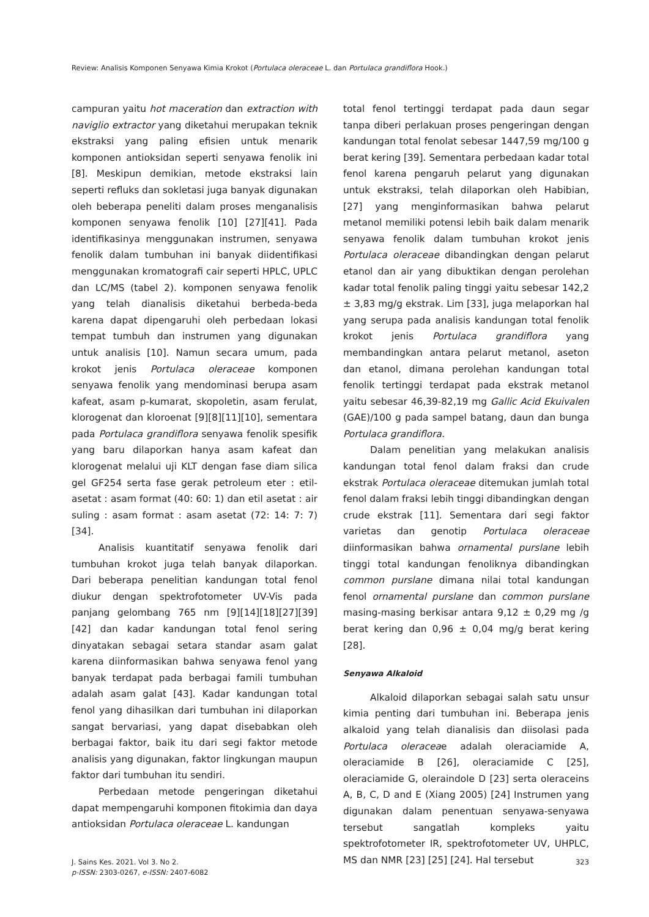Review: Analisis Komponen Senyawa Kimia Krokot (Portulaca oleraceae L. dan Portulaca grandiflora Hook.)
campuran yaitu hot maceration dan extraction with naviglio extractor yang diketahui merupakan teknik ekstraksi yang paling efisien untuk menarik komponen antioksidan seperti senyawa fenolik ini [8]. Meskipun demikian, metode ekstraksi lain seperti refluks dan sokletasi juga banyak digunakan oleh beberapa peneliti dalam proses menganalisis komponen senyawa fenolik [10] [27][41]. Pada identifikasinya menggunakan instrumen, senyawa fenolik dalam tumbuhan ini banyak diidentifikasi menggunakan kromatografi cair seperti HPLC, UPLC dan LC/MS (tabel 2). komponen senyawa fenolik yang telah dianalisis diketahui berbeda-beda karena dapat dipengaruhi oleh perbedaan lokasi tempat tumbuh dan instrumen yang digunakan untuk analisis [10]. Namun secara umum, pada krokot jenis Portulaca oleraceae komponen senyawa fenolik yang mendominasi berupa asam kafeat, asam p-kumarat, skopoletin, asam ferulat, klorogenat dan kloroenat [9][8][11][10], sementara pada Portulaca grandiflora senyawa fenolik spesifik yang baru dilaporkan hanya asam kafeat dan klorogenat melalui uji KLT dengan fase diam silica gel GF254 serta fase gerak petroleum eter : etil-asetat : asam format (40: 60: 1) dan etil asetat : air suling : asam format : asam asetat (72: 14: 7: 7) [34].
Analisis kuantitatif senyawa fenolik dari tumbuhan krokot juga telah banyak dilaporkan. Dari beberapa penelitian kandungan total fenol diukur dengan spektrofotometer UV-Vis pada panjang gelombang 765 nm [9][14][18][27][39][42] dan kadar kandungan total fenol sering dinyatakan sebagai setara standar asam galat karena diinformasikan bahwa senyawa fenol yang banyak terdapat pada berbagai famili tumbuhan adalah asam galat [43]. Kadar kandungan total fenol yang dihasilkan dari tumbuhan ini dilaporkan sangat bervariasi, yang dapat disebabkan oleh berbagai faktor, baik itu dari segi faktor metode analisis yang digunakan, faktor lingkungan maupun faktor dari tumbuhan itu sendiri.
Perbedaan metode pengeringan diketahui dapat mempengaruhi komponen fitokimia dan daya antioksidan Portulaca oleraceae L. kandungan
total fenol tertinggi terdapat pada daun segar tanpa diberi perlakuan proses pengeringan dengan kandungan total fenolat sebesar 1447,59 mg/100 g berat kering [39]. Sementara perbedaan kadar total fenol karena pengaruh pelarut yang digunakan untuk ekstraksi, telah dilaporkan oleh Habibian, [27] yang menginformasikan bahwa pelarut metanol memiliki potensi lebih baik dalam menarik senyawa fenolik dalam tumbuhan krokot jenis Portulaca oleraceae dibandingkan dengan pelarut etanol dan air yang dibuktikan dengan perolehan kadar total fenolik paling tinggi yaitu sebesar 142,2 ± 3,83 mg/g ekstrak. Lim [33], juga melaporkan hal yang serupa pada analisis kandungan total fenolik krokot jenis Portulaca grandiflora yang membandingkan antara pelarut metanol, aseton dan etanol, dimana perolehan kandungan total fenolik tertinggi terdapat pada ekstrak metanol yaitu sebesar 46,39-82,19 mg Gallic Acid Ekuivalen (GAE)/100 g pada sampel batang, daun dan bunga Portulaca grandiflora.
Dalam penelitian yang melakukan analisis kandungan total fenol dalam fraksi dan crude ekstrak Portulaca oleraceae ditemukan jumlah total fenol dalam fraksi lebih tinggi dibandingkan dengan crude ekstrak [11]. Sementara dari segi faktor varietas dan genotip Portulaca oleraceae diinformasikan bahwa ornamental purslane lebih tinggi total kandungan fenoliknya dibandingkan common purslane dimana nilai total kandungan fenol ornamental purslane dan common purslane masing-masing berkisar antara 9,12 ± 0,29 mg /g berat kering dan 0,96 ± 0,04 mg/g berat kering [28].
Senyawa Alkaloid
Alkaloid dilaporkan sebagai salah satu unsur kimia penting dari tumbuhan ini. Beberapa jenis alkaloid yang telah dianalisis dan diisolasi pada Portulaca oleraceae adalah oleraciamide A, oleraciamide B [26], oleraciamide C [25], oleraciamide G, oleraindole D [23] serta oleraceins A, B, C, D and E (Xiang 2005) [24] Instrumen yang digunakan dalam penentuan senyawa-senyawa tersebut sangatlah kompleks yaitu spektrofotometer IR, spektrofotometer UV, UHPLC, MS dan NMR [23] [25] [24]. Hal tersebut
J. Sains Kes. 2021. Vol 3. No 2.
p-ISSN: 2303-0267, e-ISSN: 2407-6082
323